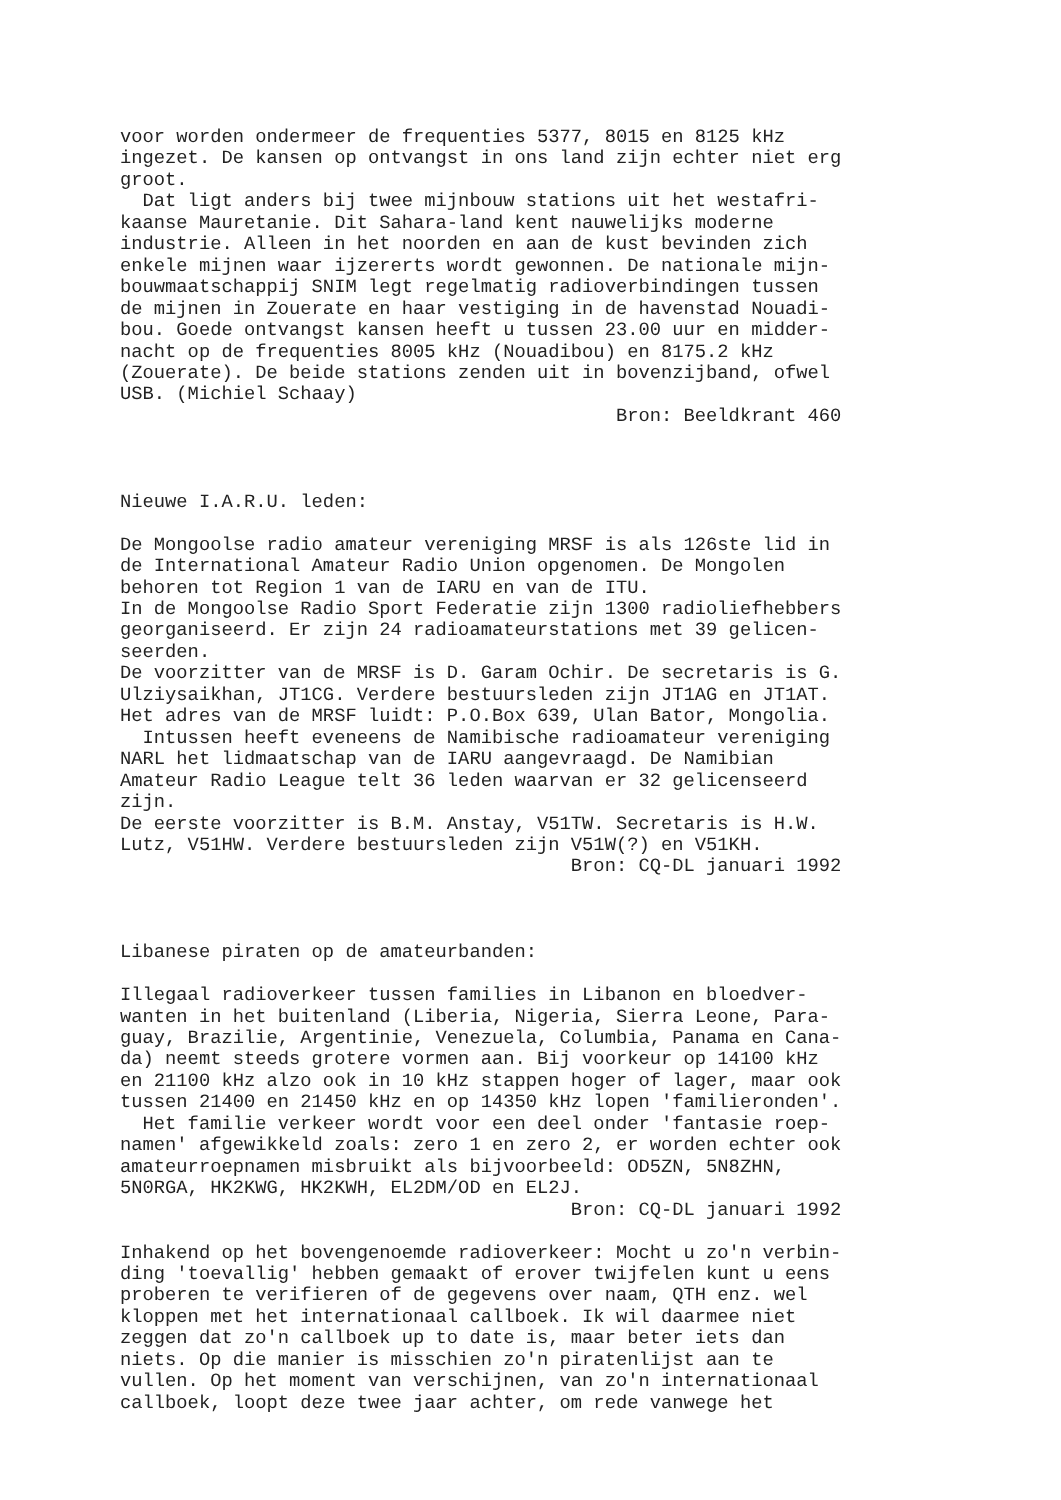voor worden ondermeer de frequenties 5377, 8015 en 8125 kHz
ingezet. De kansen op ontvangst in ons land zijn echter niet erg
groot.
  Dat ligt anders bij twee mijnbouw stations uit het westafri-
kaanse Mauretanie. Dit Sahara-land kent nauwelijks moderne
industrie. Alleen in het noorden en aan de kust bevinden zich
enkele mijnen waar ijzererts wordt gewonnen. De nationale mijn-
bouwmaatschappij SNIM legt regelmatig radioverbindingen tussen
de mijnen in Zouerate en haar vestiging in de havenstad Nouadi-
bou. Goede ontvangst kansen heeft u tussen 23.00 uur en midder-
nacht op de frequenties 8005 kHz (Nouadibou) en 8175.2 kHz
(Zouerate). De beide stations zenden uit in bovenzijband, ofwel
USB. (Michiel Schaay)
                                            Bron: Beeldkrant 460



Nieuwe I.A.R.U. leden:

De Mongoolse radio amateur vereniging MRSF is als 126ste lid in
de International Amateur Radio Union opgenomen. De Mongolen
behoren tot Region 1 van de IARU en van de ITU.
In de Mongoolse Radio Sport Federatie zijn 1300 radioliefhebbers
georganiseerd. Er zijn 24 radioamateurstations met 39 gelicen-
seerden.
De voorzitter van de MRSF is D. Garam Ochir. De secretaris is G.
Ulziysaikhan, JT1CG. Verdere bestuursleden zijn JT1AG en JT1AT.
Het adres van de MRSF luidt: P.O.Box 639, Ulan Bator, Mongolia.
  Intussen heeft eveneens de Namibische radioamateur vereniging
NARL het lidmaatschap van de IARU aangevraagd. De Namibian
Amateur Radio League telt 36 leden waarvan er 32 gelicenseerd
zijn.
De eerste voorzitter is B.M. Anstay, V51TW. Secretaris is H.W.
Lutz, V51HW. Verdere bestuursleden zijn V51W(?) en V51KH.
                                        Bron: CQ-DL januari 1992



Libanese piraten op de amateurbanden:

Illegaal radioverkeer tussen families in Libanon en bloedver-
wanten in het buitenland (Liberia, Nigeria, Sierra Leone, Para-
guay, Brazilie, Argentinie, Venezuela, Columbia, Panama en Cana-
da) neemt steeds grotere vormen aan. Bij voorkeur op 14100 kHz
en 21100 kHz alzo ook in 10 kHz stappen hoger of lager, maar ook
tussen 21400 en 21450 kHz en op 14350 kHz lopen 'familieronden'.
  Het familie verkeer wordt voor een deel onder 'fantasie roep-
namen' afgewikkeld zoals: zero 1 en zero 2, er worden echter ook
amateurroepnamen misbruikt als bijvoorbeeld: OD5ZN, 5N8ZHN,
5N0RGA, HK2KWG, HK2KWH, EL2DM/OD en EL2J.
                                        Bron: CQ-DL januari 1992

Inhakend op het bovengenoemde radioverkeer: Mocht u zo'n verbin-
ding 'toevallig' hebben gemaakt of erover twijfelen kunt u eens
proberen te verifieren of de gegevens over naam, QTH enz. wel
kloppen met het internationaal callboek. Ik wil daarmee niet
zeggen dat zo'n callboek up to date is, maar beter iets dan
niets. Op die manier is misschien zo'n piratenlijst aan te
vullen. Op het moment van verschijnen, van zo'n internationaal
callboek, loopt deze twee jaar achter, om rede vanwege het